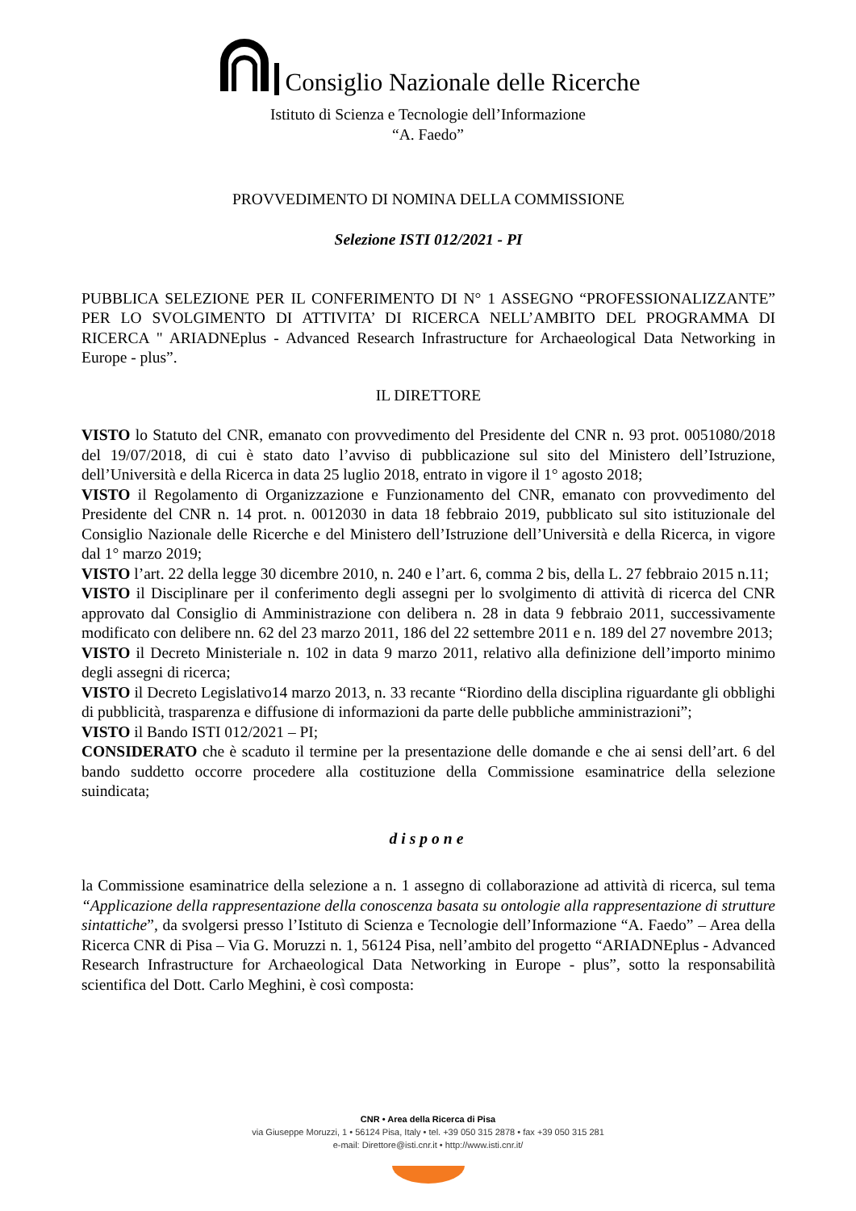Consiglio Nazionale delle Ricerche
Istituto di Scienza e Tecnologie dell’Informazione
“A. Faedo”
PROVVEDIMENTO DI NOMINA DELLA COMMISSIONE
Selezione ISTI 012/2021 - PI
PUBBLICA SELEZIONE PER IL CONFERIMENTO DI N° 1 ASSEGNO “PROFESSIONALIZZANTE” PER LO SVOLGIMENTO DI ATTIVITA’ DI RICERCA NELL’AMBITO DEL PROGRAMMA DI RICERCA " ARIADNEplus - Advanced Research Infrastructure for Archaeological Data Networking in Europe - plus”.
IL DIRETTORE
VISTO lo Statuto del CNR, emanato con provvedimento del Presidente del CNR n. 93 prot. 0051080/2018 del 19/07/2018, di cui è stato dato l’avviso di pubblicazione sul sito del Ministero dell’Istruzione, dell’Università e della Ricerca in data 25 luglio 2018, entrato in vigore il 1° agosto 2018;
VISTO il Regolamento di Organizzazione e Funzionamento del CNR, emanato con provvedimento del Presidente del CNR n. 14 prot. n. 0012030 in data 18 febbraio 2019, pubblicato sul sito istituzionale del Consiglio Nazionale delle Ricerche e del Ministero dell’Istruzione dell’Università e della Ricerca, in vigore dal 1° marzo 2019;
VISTO l’art. 22 della legge 30 dicembre 2010, n. 240 e l’art. 6, comma 2 bis, della L. 27 febbraio 2015 n.11;
VISTO il Disciplinare per il conferimento degli assegni per lo svolgimento di attività di ricerca del CNR approvato dal Consiglio di Amministrazione con delibera n. 28 in data 9 febbraio 2011, successivamente modificato con delibere nn. 62 del 23 marzo 2011, 186 del 22 settembre 2011 e n. 189 del 27 novembre 2013;
VISTO il Decreto Ministeriale n. 102 in data 9 marzo 2011, relativo alla definizione dell’importo minimo degli assegni di ricerca;
VISTO il Decreto Legislativo14 marzo 2013, n. 33 recante “Riordino della disciplina riguardante gli obblighi di pubblicità, trasparenza e diffusione di informazioni da parte delle pubbliche amministrazioni”;
VISTO il Bando ISTI 012/2021 – PI;
CONSIDERATO che è scaduto il termine per la presentazione delle domande e che ai sensi dell’art. 6 del bando suddetto occorre procedere alla costituzione della Commissione esaminatrice della selezione suindicata;
dispone
la Commissione esaminatrice della selezione a n. 1 assegno di collaborazione ad attività di ricerca, sul tema “Applicazione della rappresentazione della conoscenza basata su ontologie alla rappresentazione di strutture sintattiche”, da svolgersi presso l’Istituto di Scienza e Tecnologie dell’Informazione “A. Faedo” – Area della Ricerca CNR di Pisa – Via G. Moruzzi n. 1, 56124 Pisa, nell’ambito del progetto “ARIADNEplus - Advanced Research Infrastructure for Archaeological Data Networking in Europe - plus”, sotto la responsabilità scientifica del Dott. Carlo Meghini, è così composta:
CNR • Area della Ricerca di Pisa
via Giuseppe Moruzzi, 1 • 56124 Pisa, Italy • tel. +39 050 315 2878 • fax +39 050 315 281
e-mail: Direttore@isti.cnr.it • http://www.isti.cnr.it/